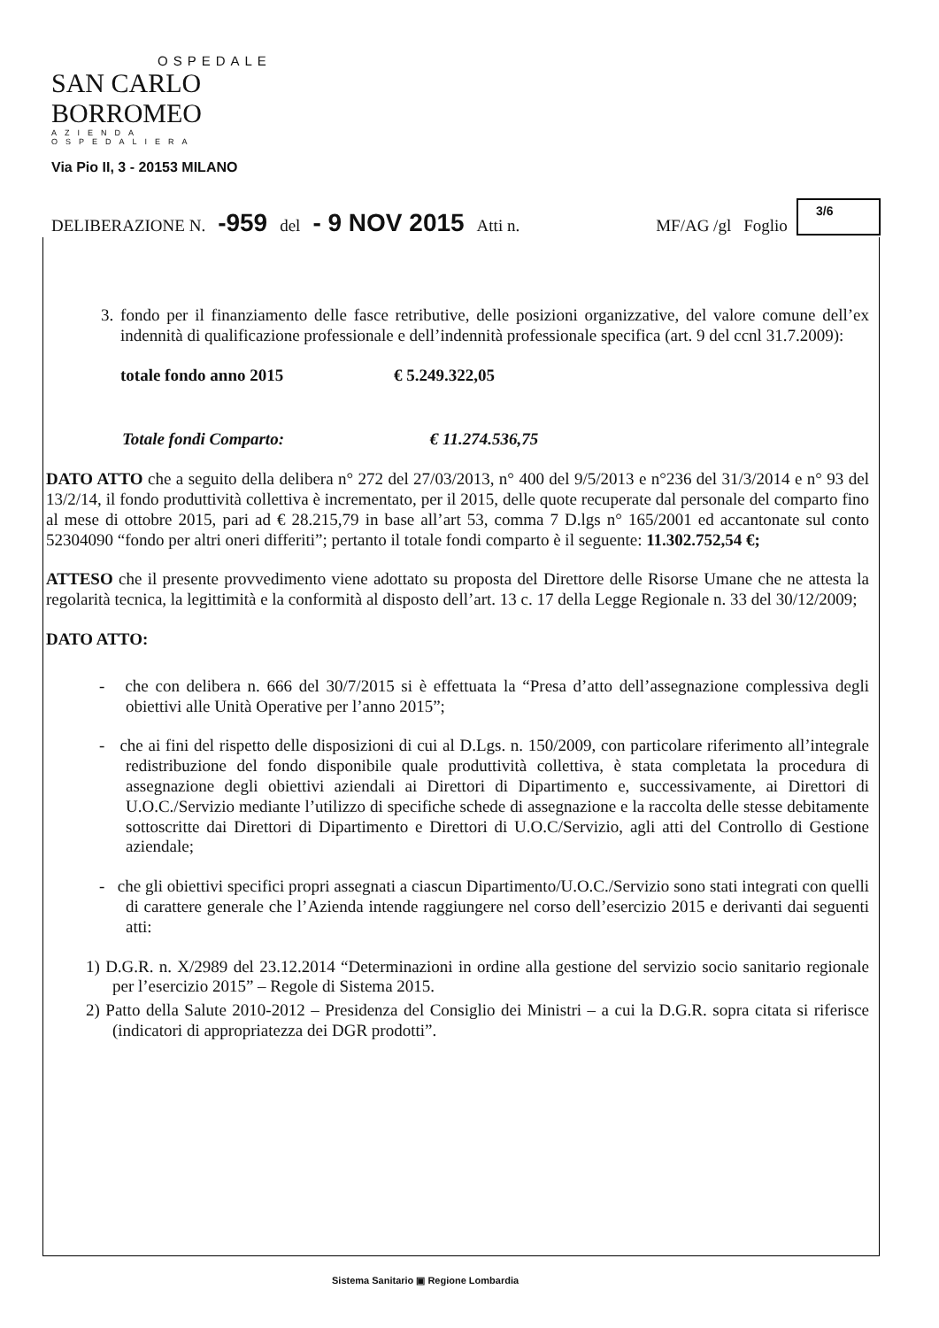OSPEDALE
SAN CARLO BORROMEO
AZIENDA OSPEDALIERA
Via Pio II, 3 - 20153 MILANO
DELIBERAZIONE N. -959 del - 9 NOV 2015 Atti n. MF/AG /gl Foglio
3/6
3. fondo per il finanziamento delle fasce retributive, delle posizioni organizzative, del valore comune dell’ex indennità di qualificazione professionale e dell’indennità professionale specifica (art. 9 del ccnl 31.7.2009):
totale fondo anno 2015 € 5.249.322,05
Totale fondi Comparto: € 11.274.536,75
DATO ATTO che a seguito della delibera n° 272 del 27/03/2013, n° 400 del 9/5/2013 e n°236 del 31/3/2014 e n° 93 del 13/2/14, il fondo produttività collettiva è incrementato, per il 2015, delle quote recuperate dal personale del comparto fino al mese di ottobre 2015, pari ad € 28.215,79 in base all’art 53, comma 7 D.lgs n° 165/2001 ed accantonate sul conto 52304090 “fondo per altri oneri differiti”; pertanto il totale fondi comparto è il seguente: 11.302.752,54 €;
ATTESO che il presente provvedimento viene adottato su proposta del Direttore delle Risorse Umane che ne attesta la regolarità tecnica, la legittimità e la conformità al disposto dell’art. 13 c. 17 della Legge Regionale n. 33 del 30/12/2009;
DATO ATTO:
- che con delibera n. 666 del 30/7/2015 si è effettuata la “Presa d’atto dell’assegnazione complessiva degli obiettivi alle Unità Operative per l’anno 2015”;
- che ai fini del rispetto delle disposizioni di cui al D.Lgs. n. 150/2009, con particolare riferimento all’integrale redistribuzione del fondo disponibile quale produttività collettiva, è stata completata la procedura di assegnazione degli obiettivi aziendali ai Direttori di Dipartimento e, successivamente, ai Direttori di U.O.C./Servizio mediante l’utilizzo di specifiche schede di assegnazione e la raccolta delle stesse debitamente sottoscritte dai Direttori di Dipartimento e Direttori di U.O.C/Servizio, agli atti del Controllo di Gestione aziendale;
- che gli obiettivi specifici propri assegnati a ciascun Dipartimento/U.O.C./Servizio sono stati integrati con quelli di carattere generale che l’Azienda intende raggiungere nel corso dell’esercizio 2015 e derivanti dai seguenti atti:
1) D.G.R. n. X/2989 del 23.12.2014 “Determinazioni in ordine alla gestione del servizio socio sanitario regionale per l’esercizio 2015” – Regole di Sistema 2015.
2) Patto della Salute 2010-2012 – Presidenza del Consiglio dei Ministri – a cui la D.G.R. sopra citata si riferisce (indicatori di appropriatezza dei DGR prodotti”.
Sistema Sanitario ▣ Regione Lombardia